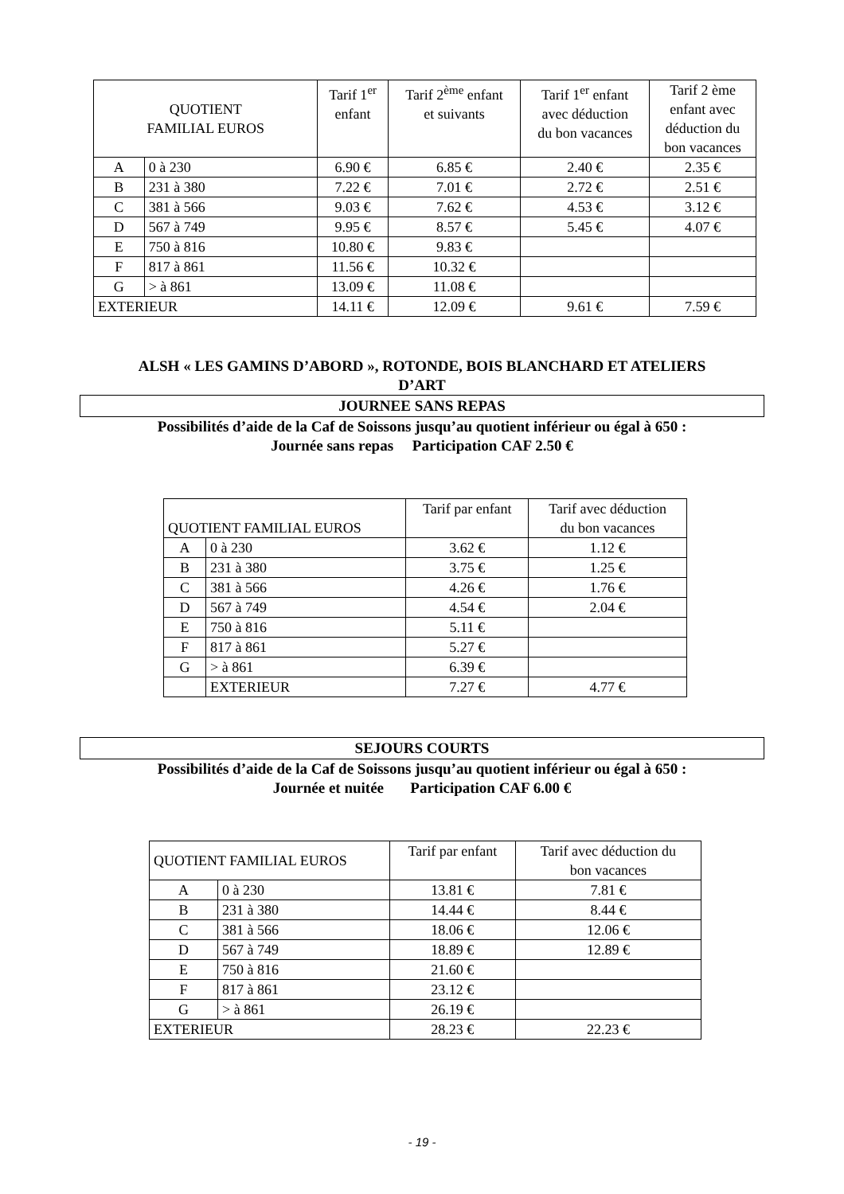| QUOTIENT FAMILIAL EUROS | | Tarif 1<sup>er</sup> enfant | Tarif 2<sup>ème</sup> enfant et suivants | Tarif 1<sup>er</sup> enfant avec déduction du bon vacances | Tarif 2 ème enfant avec déduction du bon vacances |
| --- | --- | --- | --- | --- | --- |
| A | 0 à 230 | 6.90 € | 6.85 € | 2.40 € | 2.35 € |
| B | 231 à 380 | 7.22 € | 7.01 € | 2.72 € | 2.51 € |
| C | 381 à 566 | 9.03 € | 7.62 € | 4.53 € | 3.12 € |
| D | 567 à 749 | 9.95 € | 8.57 € | 5.45 € | 4.07 € |
| E | 750 à 816 | 10.80 € | 9.83 € | | |
| F | 817 à 861 | 11.56 € | 10.32 € | | |
| G | > à 861 | 13.09 € | 11.08 € | | |
| EXTERIEUR | | 14.11 € | 12.09 € | 9.61 € | 7.59 € |
ALSH « LES GAMINS D’ABORD », ROTONDE, BOIS BLANCHARD ET ATELIERS
D’ART
JOURNEE SANS REPAS
Possibilités d’aide de la Caf de Soissons jusqu’au quotient inférieur ou égal à 650 :
Journée sans repas Participation CAF 2.50 €
| QUOTIENT FAMILIAL EUROS | | Tarif par enfant | Tarif avec déduction du bon vacances |
| --- | --- | --- | --- |
| A | 0 à 230 | 3.62 € | 1.12 € |
| B | 231 à 380 | 3.75 € | 1.25 € |
| C | 381 à 566 | 4.26 € | 1.76 € |
| D | 567 à 749 | 4.54 € | 2.04 € |
| E | 750 à 816 | 5.11 € | |
| F | 817 à 861 | 5.27 € | |
| G | > à 861 | 6.39 € | |
| | EXTERIEUR | 7.27 € | 4.77 € |
SEJOURS COURTS
Possibilités d’aide de la Caf de Soissons jusqu’au quotient inférieur ou égal à 650 :
Journée et nuitée Participation CAF 6.00 €
| QUOTIENT FAMILIAL EUROS | | Tarif par enfant | Tarif avec déduction du bon vacances |
| --- | --- | --- | --- |
| A | 0 à 230 | 13.81 € | 7.81 € |
| B | 231 à 380 | 14.44 € | 8.44 € |
| C | 381 à 566 | 18.06 € | 12.06 € |
| D | 567 à 749 | 18.89 € | 12.89 € |
| E | 750 à 816 | 21.60 € | |
| F | 817 à 861 | 23.12 € | |
| G | > à 861 | 26.19 € | |
| EXTERIEUR | | 28.23 € | 22.23 € |
- 19 -